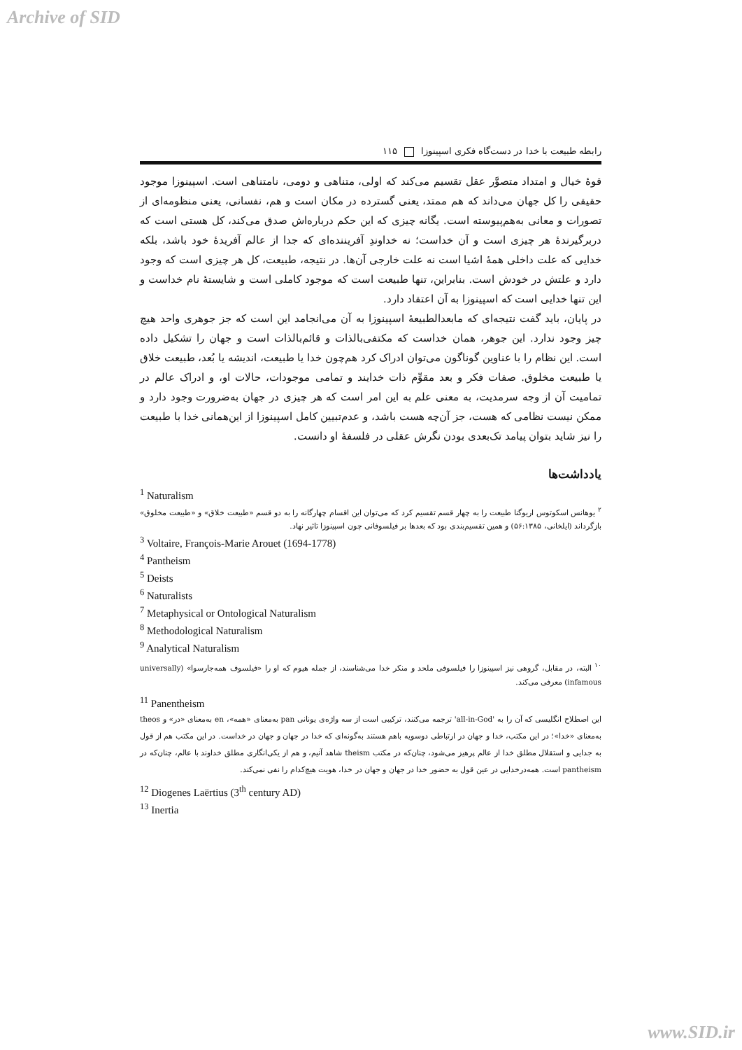Archive of SID
رابطه طبیعت با خدا در دست‌گاه فکری اسپینوزا ۱۱۵
قوهٔ خیال و امتداد متصوَّر عقل تقسیم می‌کند که اولی، متناهی و دومی، نامتناهی است. اسپینوزا موجود حقیقی را کل جهان می‌داند که هم ممتد، یعنی گسترده در مکان است و هم، نفسانی، یعنی منظومه‌ای از تصورات و معانی به‌هم‌پیوسته است. یگانه چیزی که این حکم درباره‌اش صدق می‌کند، کل هستی است که دربرگیرندهٔ هر چیزی است و آن خداست؛ نه خداوندِ آفریننده‌ای که جدا از عالم آفریدهٔ خود باشد، بلکه خدایی که علت داخلی همهٔ اشیا است نه علت خارجی آن‌ها. در نتیجه، طبیعت، کل هر چیزی است که وجود دارد و علتش در خودش است. بنابراین، تنها طبیعت است که موجود کاملی است و شایستهٔ نام خداست و این تنها خدایی است که اسپینوزا به آن اعتقاد دارد.
در پایان، باید گفت نتیجه‌ای که مابعدالطبیعهٔ اسپینوزا به آن می‌انجامد این است که جز جوهری واحد هیچ چیز وجود ندارد. این جوهر، همان خداست که مکتفی‌بالذات و قائم‌بالذات است و جهان را تشکیل داده است. این نظام را با عناوین گوناگون می‌توان ادراک کرد هم‌چون خدا یا طبیعت، اندیشه یا بُعد، طبیعت خلاق یا طبیعت مخلوق. صفات فکر و بعد مقوِّم ذات خدایند و تمامی موجودات، حالات او، و ادراک عالم در تمامیت آن از وجه سرمدیت، به معنی علم به این امر است که هر چیزی در جهان به‌ضرورت وجود دارد و ممکن نیست نظامی که هست، جز آن‌چه هست باشد، و عدم‌تبیین کامل اسپینوزا از این‌همانی خدا با طبیعت را نیز شاید بتوان پیامد تک‌بعدی بودن نگرش عقلی در فلسفهٔ او دانست.
یادداشت‌ها
<sup>1</sup> Naturalism
<sup>۲</sup> یوهانس اسکوتوس اریوگنا طبیعت را به چهار قسم تقسیم کرد که می‌توان این اقسام چهارگانه را به دو قسم «طبیعت خلاق» و «طبیعت مخلوق» بازگرداند (ایلخانی، ۵۶:۱۳۸۵) و همین تقسیم‌بندی بود که بعدها بر فیلسوفانی چون اسپینوزا تاثیر نهاد.
<sup>3</sup> Voltaire, François-Marie Arouet (1694-1778)
<sup>4</sup> Pantheism
<sup>5</sup> Deists
<sup>6</sup> Naturalists
<sup>7</sup> Metaphysical or Ontological Naturalism
<sup>8</sup> Methodological Naturalism
<sup>9</sup> Analytical Naturalism
<sup>۱۰</sup> البته، در مقابل، گروهی نیز اسپینوزا را فیلسوفی ملحد و منکر خدا می‌شناسند، از جمله هیوم که او را «فیلسوف همه‌جا‌رسوا» (universally infamous) معرفی می‌کند.
<sup>11</sup> Panentheism
این اصطلاح انگلیسی که آن را به 'all-in-God' ترجمه می‌کنند، ترکیبی است از سه واژه‌ی یونانی pan به‌معنای «همه»، en به‌معنای «در» و theos به‌معنای «خدا»؛ در این مکتب، خدا و جهان در ارتباطی دوسویه باهم هستند به‌گونه‌ای که خدا در جهان و جهان در خداست. در این مکتب هم از قول به جدایی و استقلال مطلق خدا از عالم پرهیز می‌شود، چنان‌که در مکتب theism شاهد آنیم، و هم از یکی‌انگاری مطلق خداوند با عالم، چنان‌که در pantheism است. همه‌درخدایی در عین قول به حضور خدا در جهان و جهان در خدا، هویت هیچ‌کدام را نفی نمی‌کند.
<sup>12</sup> Diogenes Laërtius (3<sup>th</sup> century AD)
<sup>13</sup> Inertia
www.SID.ir